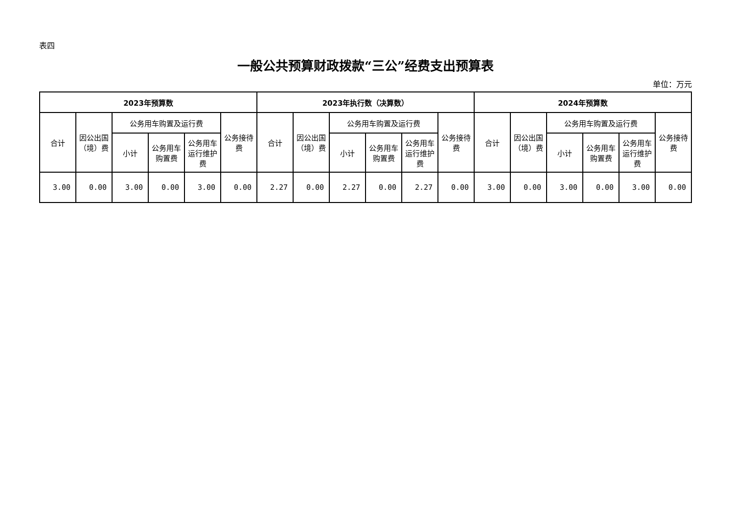表四
一般公共预算财政拨款“三公”经费支出预算表
单位：万元
| 2023年预算数 | | | | | | 2023年执行数（决算数） | | | | | | 2024年预算数 | | | | | |
| --- | --- | --- | --- | --- | --- | --- | --- | --- | --- | --- | --- | --- | --- | --- | --- | --- | --- |
| 合计 | 因公出国（境）费 | 公务用车购置及运行费 | | | 公务接待费 | 合计 | 因公出国（境）费 | 公务用车购置及运行费 | | | 公务接待费 | 合计 | 因公出国（境）费 | 公务用车购置及运行费 | | | 公务接待费 |
| | | 小计 | 公务用车购置费 | 公务用车运行维护费 | | | | 小计 | 公务用车购置费 | 公务用车运行维护费 | | | | 小计 | 公务用车购置费 | 公务用车运行维护费 | |
| 3.00 | 0.00 | 3.00 | 0.00 | 3.00 | 0.00 | 2.27 | 0.00 | 2.27 | 0.00 | 2.27 | 0.00 | 3.00 | 0.00 | 3.00 | 0.00 | 3.00 | 0.00 |